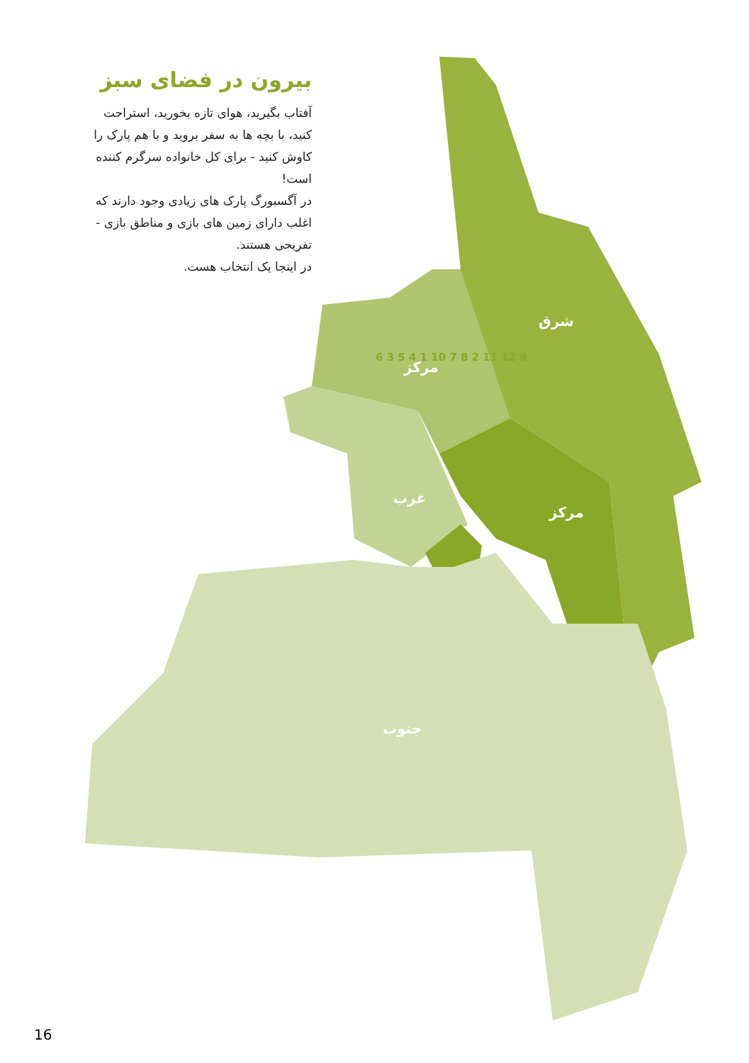شرق
مرکز
غرب
مرکز
جنوب
بیرون در فضای سبز
آفتاب بگیرید، هوای تازه بخورید، استراحت کنید، با بچه ها به سفر بروید و با هم پارک را کاوش کنید - برای کل خانواده سرگرم کننده است!
در آگسبورگ پارک های زیادی وجود دارند که اغلب دارای زمین های بازی و مناطق بازی - تفریحی هستند.
در اینجا یک انتخاب هست.
6 3 5 4 1 10 7 8 2 11 12 9
16